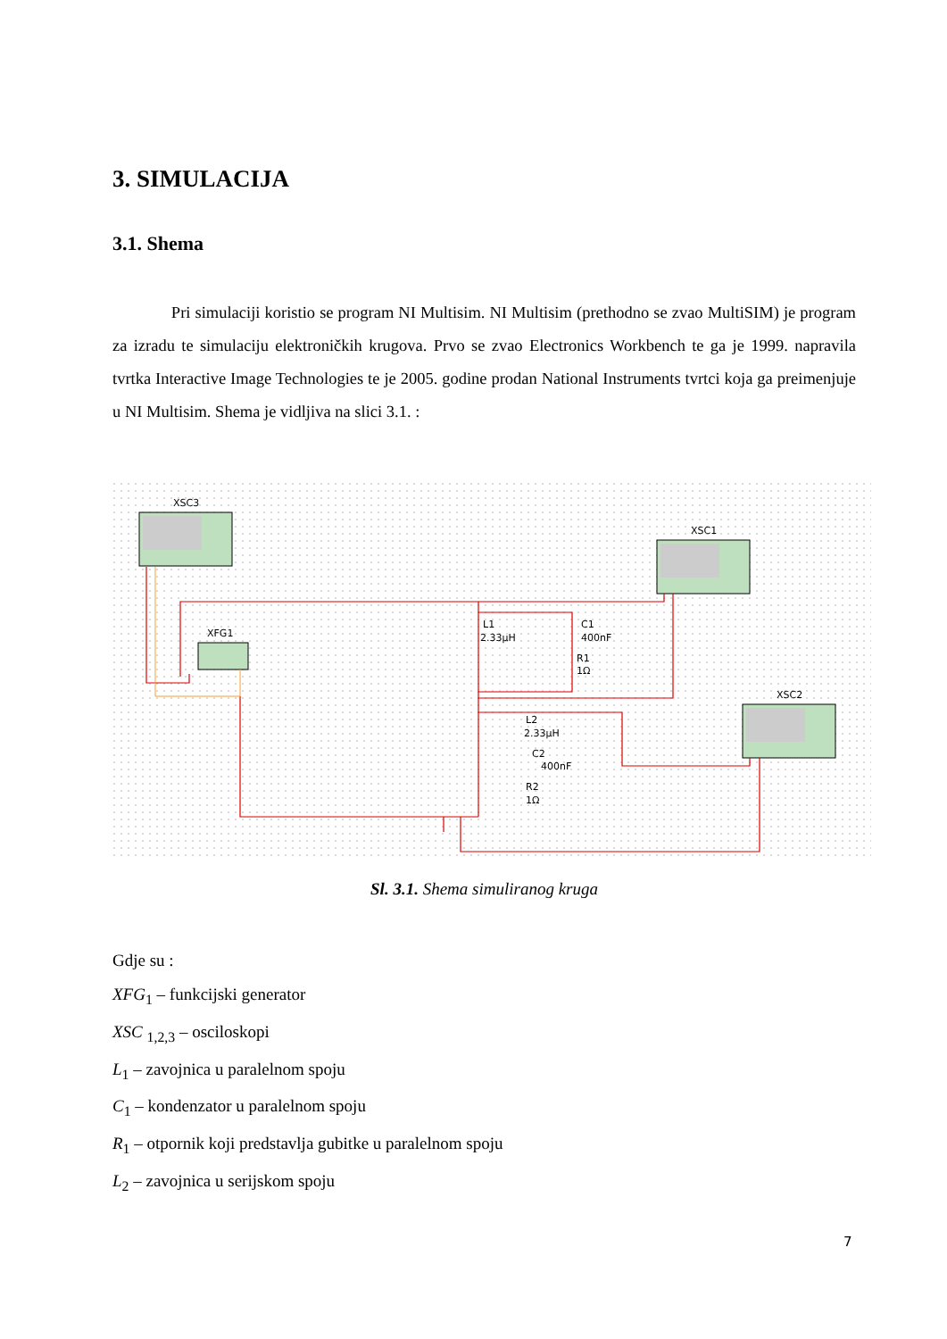3. SIMULACIJA
3.1. Shema
Pri simulaciji koristio se program NI Multisim. NI Multisim (prethodno se zvao MultiSIM) je program za izradu te simulaciju elektroničkih krugova. Prvo se zvao Electronics Workbench te ga je 1999. napravila tvrtka Interactive Image Technologies te je 2005. godine prodan National Instruments tvrtci koja ga preimenjuje u NI Multisim. Shema je vidljiva na slici 3.1. :
XSC3
XSC1
XSC2
XFG1
L1
2.33µH
C1
400nF
R1
1Ω
L2
2.33µH
C2
400nF
R2
1Ω
Sl. 3.1. Shema simuliranog kruga
Gdje su :
XFG<sub>1</sub> – funkcijski generator
XSC <sub>1,2,3</sub> – osciloskopi
L<sub>1</sub> – zavojnica u paralelnom spoju
C<sub>1</sub> – kondenzator u paralelnom spoju
R<sub>1</sub> – otpornik koji predstavlja gubitke u paralelnom spoju
L<sub>2</sub> – zavojnica u serijskom spoju
7